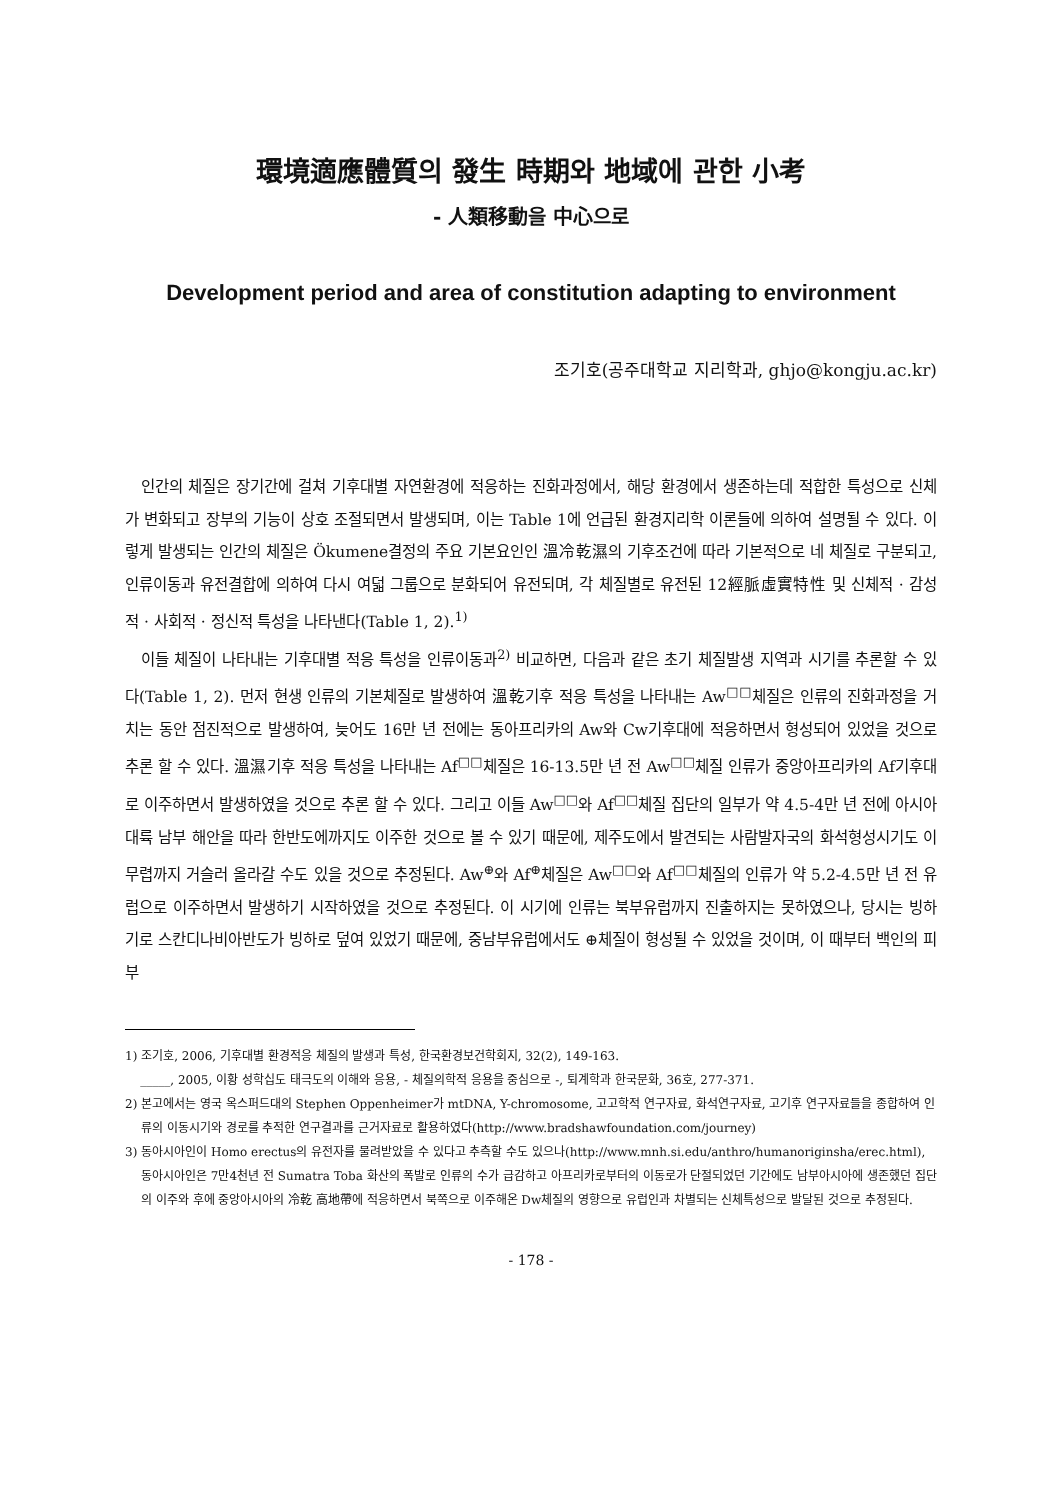環境適應體質의 發生 時期와 地域에 관한 小考
- 人類移動을 中心으로
Development period and area of constitution adapting to environment
조기호(공주대학교 지리학과, ghjo@kongju.ac.kr)
인간의 체질은 장기간에 걸쳐 기후대별 자연환경에 적응하는 진화과정에서, 해당 환경에서 생존하는데 적합한 특성으로 신체가 변화되고 장부의 기능이 상호 조절되면서 발생되며, 이는 Table 1에 언급된 환경지리학 이론들에 의하여 설명될 수 있다. 이렇게 발생되는 인간의 체질은 Ökumene결정의 주요 기본요인인 溫冷乾濕의 기후조건에 따라 기본적으로 네 체질로 구분되고, 인류이동과 유전결합에 의하여 다시 여덟 그룹으로 분화되어 유전되며, 각 체질별로 유전된 12經脈虛實特性 및 신체적 · 감성적 · 사회적 · 정신적 특성을 나타낸다(Table 1, 2).<sup>1)</sup>
이들 체질이 나타내는 기후대별 적응 특성을 인류이동과<sup>2)</sup> 비교하면, 다음과 같은 초기 체질발생 지역과 시기를 추론할 수 있다(Table 1, 2). 먼저 현생 인류의 기본체질로 발생하여 溫乾기후 적응 특성을 나타내는 Aw<sup>□□</sup>체질은 인류의 진화과정을 거치는 동안 점진적으로 발생하여, 늦어도 16만 년 전에는 동아프리카의 Aw와 Cw기후대에 적응하면서 형성되어 있었을 것으로 추론 할 수 있다. 溫濕기후 적응 특성을 나타내는 Af<sup>□□</sup>체질은 16-13.5만 년 전 Aw<sup>□□</sup>체질 인류가 중앙아프리카의 Af기후대로 이주하면서 발생하였을 것으로 추론 할 수 있다. 그리고 이들 Aw<sup>□□</sup>와 Af<sup>□□</sup>체질 집단의 일부가 약 4.5-4만 년 전에 아시아 대륙 남부 해안을 따라 한반도에까지도 이주한 것으로 볼 수 있기 때문에, 제주도에서 발견되는 사람발자국의 화석형성시기도 이 무렵까지 거슬러 올라갈 수도 있을 것으로 추정된다. Aw<sup>⊕</sup>와 Af<sup>⊕</sup>체질은 Aw<sup>□□</sup>와 Af<sup>□□</sup>체질의 인류가 약 5.2-4.5만 년 전 유럽으로 이주하면서 발생하기 시작하였을 것으로 추정된다. 이 시기에 인류는 북부유럽까지 진출하지는 못하였으나, 당시는 빙하기로 스칸디나비아반도가 빙하로 덮여 있었기 때문에, 중남부유럽에서도 ⊕체질이 형성될 수 있었을 것이며, 이 때부터 백인의 피부
1) 조기호, 2006, 기후대별 환경적응 체질의 발생과 특성, 한국환경보건학회지, 32(2), 149-163.
_____, 2005, 이황 성학십도 태극도의 이해와 응용, - 체질의학적 응용을 중심으로 -, 퇴계학과 한국문화, 36호, 277-371.
2) 본고에서는 영국 옥스퍼드대의 Stephen Oppenheimer가 mtDNA, Y-chromosome, 고고학적 연구자료, 화석연구자료, 고기후 연구자료들을 종합하여 인류의 이동시기와 경로를 추적한 연구결과를 근거자료로 활용하였다(http://www.bradshawfoundation.com/journey)
3) 동아시아인이 Homo erectus의 유전자를 물려받았을 수 있다고 추측할 수도 있으나(http://www.mnh.si.edu/anthro/humanoriginsha/erec.html), 동아시아인은 7만4천년 전 Sumatra Toba 화산의 폭발로 인류의 수가 급감하고 아프리카로부터의 이동로가 단절되었던 기간에도 남부아시아에 생존했던 집단의 이주와 후에 중앙아시아의 冷乾 高地帶에 적응하면서 북쪽으로 이주해온 Dw체질의 영향으로 유럽인과 차별되는 신체특성으로 발달된 것으로 추정된다.
- 178 -